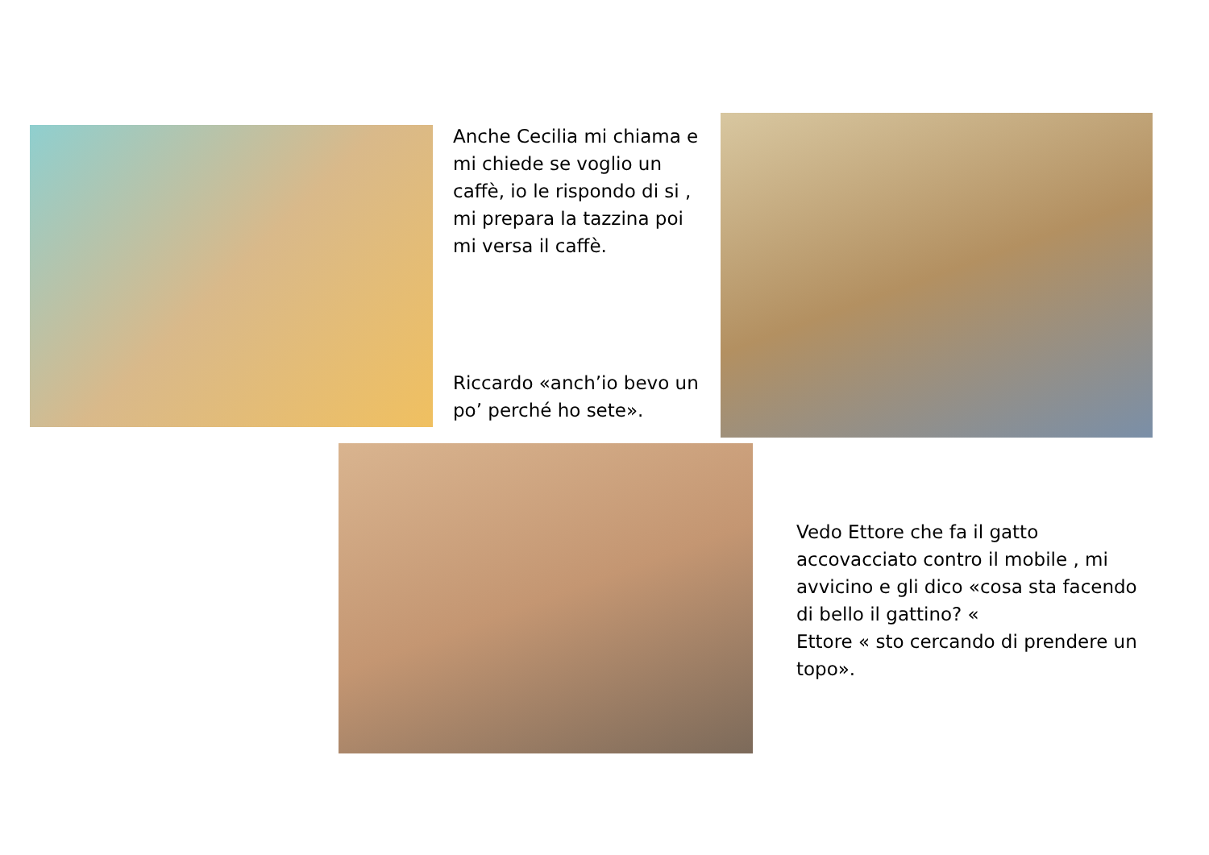Anche Cecilia mi chiama e mi chiede se voglio un caffè, io le rispondo di si , mi prepara la tazzina poi mi versa il caffè.
Riccardo «anch’io bevo un po’ perché ho sete».
Vedo Ettore che fa il gatto accovacciato contro il mobile , mi avvicino e gli dico «cosa sta facendo di bello il gattino? «
Ettore « sto cercando di prendere un topo».